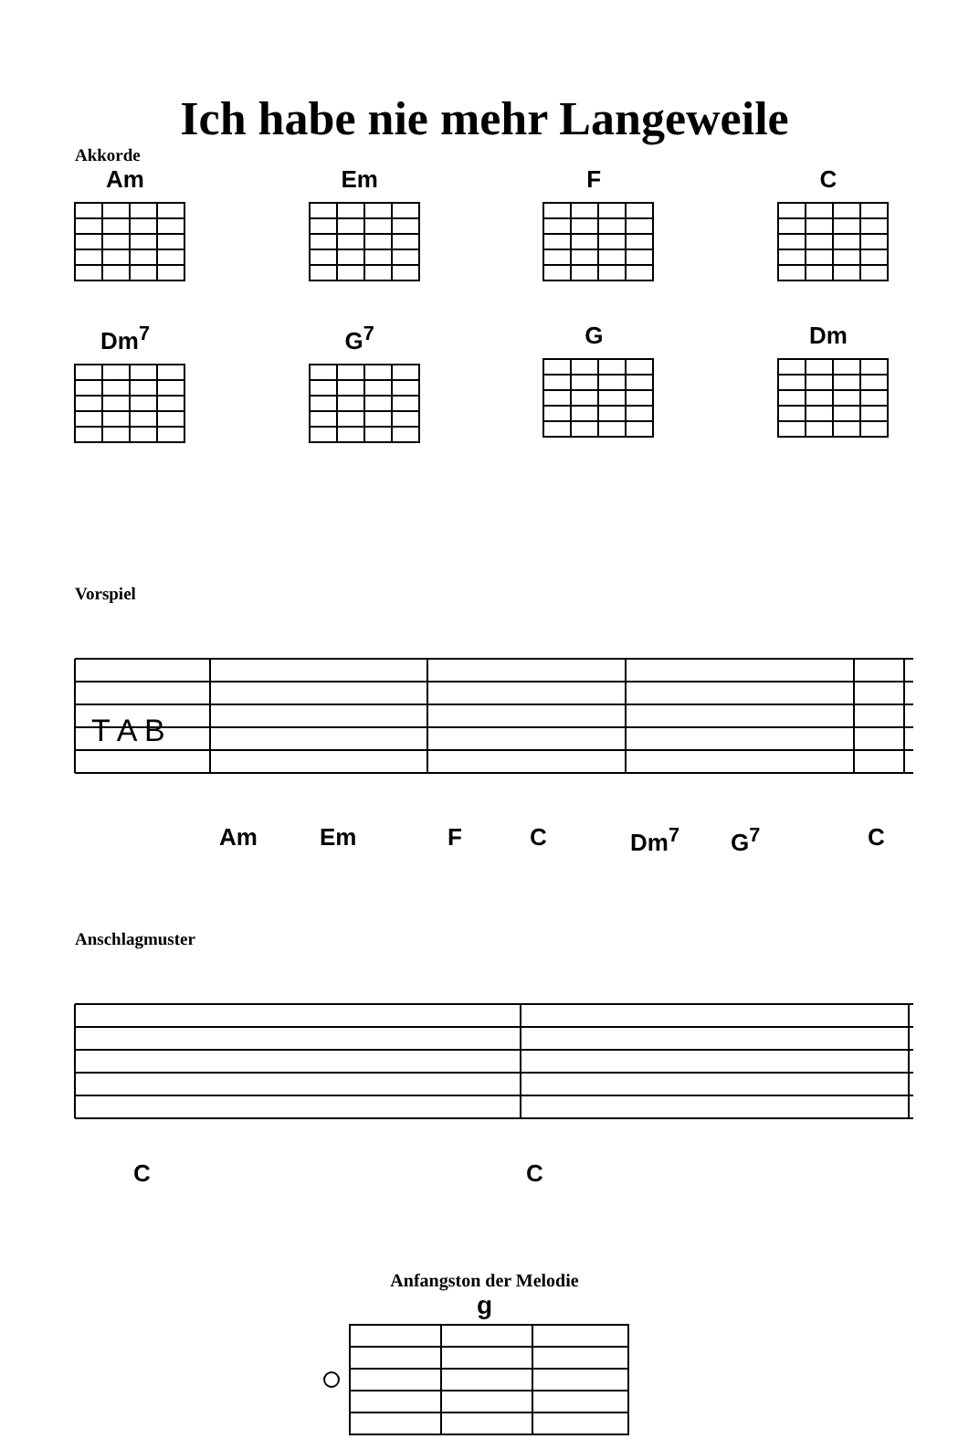Ich habe nie mehr Langeweile
Akkorde
Am Em F C
Dm<sup>7</sup> G<sup>7</sup> G Dm
Vorspiel
T A B
Am Em F C Dm<sup>7</sup> G<sup>7</sup> C
Anschlagmuster
C C
Anfangston der Melodie
g